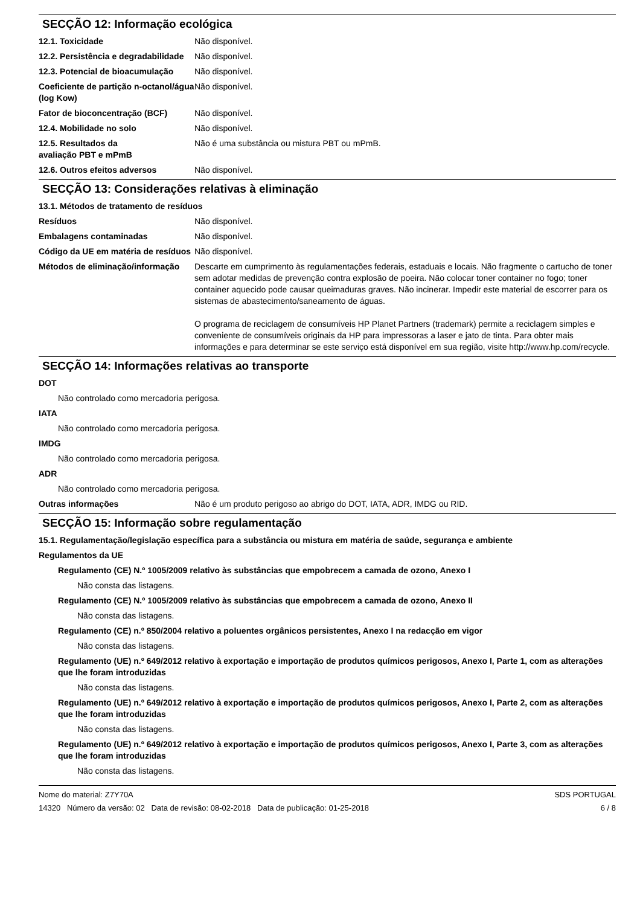SECÇÃO 12: Informação ecológica
12.1. Toxicidade Não disponível.
12.2. Persistência e degradabilidade
Não disponível.
12.3. Potencial de bioacumulação
Não disponível.
Coeficiente de partição n-octanol/água (log Kow)
Não disponível.
Fator de bioconcentração (BCF) Não disponível.
12.4. Mobilidade no solo Não disponível.
12.5. Resultados da avaliação PBT e mPmB
Não é uma substância ou mistura PBT ou mPmB.
12.6. Outros efeitos adversos Não disponível.
SECÇÃO 13: Considerações relativas à eliminação
13.1. Métodos de tratamento de resíduos
Resíduos Não disponível.
Embalagens contaminadas Não disponível.
Código da UE em matéria de resíduos
Não disponível.
Métodos de eliminação/informação
Descarte em cumprimento às regulamentações federais, estaduais e locais. Não fragmente o cartucho de toner sem adotar medidas de prevenção contra explosão de poeira. Não colocar toner container no fogo; toner container aquecido pode causar queimaduras graves. Não incinerar. Impedir este material de escorrer para os sistemas de abastecimento/saneamento de águas.
O programa de reciclagem de consumíveis HP Planet Partners (trademark) permite a reciclagem simples e conveniente de consumíveis originais da HP para impressoras a laser e jato de tinta. Para obter mais informações e para determinar se este serviço está disponível em sua região, visite http://www.hp.com/recycle.
SECÇÃO 14: Informações relativas ao transporte
DOT
Não controlado como mercadoria perigosa.
IATA
Não controlado como mercadoria perigosa.
IMDG
Não controlado como mercadoria perigosa.
ADR
Não controlado como mercadoria perigosa.
Outras informações Não é um produto perigoso ao abrigo do DOT, IATA, ADR, IMDG ou RID.
SECÇÃO 15: Informação sobre regulamentação
15.1. Regulamentação/legislação específica para a substância ou mistura em matéria de saúde, segurança e ambiente
Regulamentos da UE
Regulamento (CE) N.º 1005/2009 relativo às substâncias que empobrecem a camada de ozono, Anexo I
Não consta das listagens.
Regulamento (CE) N.º 1005/2009 relativo às substâncias que empobrecem a camada de ozono, Anexo II
Não consta das listagens.
Regulamento (CE) n.º 850/2004 relativo a poluentes orgânicos persistentes, Anexo I na redacção em vigor
Não consta das listagens.
Regulamento (UE) n.º 649/2012 relativo à exportação e importação de produtos químicos perigosos, Anexo I, Parte 1, com as alterações que lhe foram introduzidas
Não consta das listagens.
Regulamento (UE) n.º 649/2012 relativo à exportação e importação de produtos químicos perigosos, Anexo I, Parte 2, com as alterações que lhe foram introduzidas
Não consta das listagens.
Regulamento (UE) n.º 649/2012 relativo à exportação e importação de produtos químicos perigosos, Anexo I, Parte 3, com as alterações que lhe foram introduzidas
Não consta das listagens.
Nome do material: Z7Y70A
14320 Número da versão: 02 Data de revisão: 08-02-2018 Data de publicação: 01-25-2018
SDS PORTUGAL
6 / 8